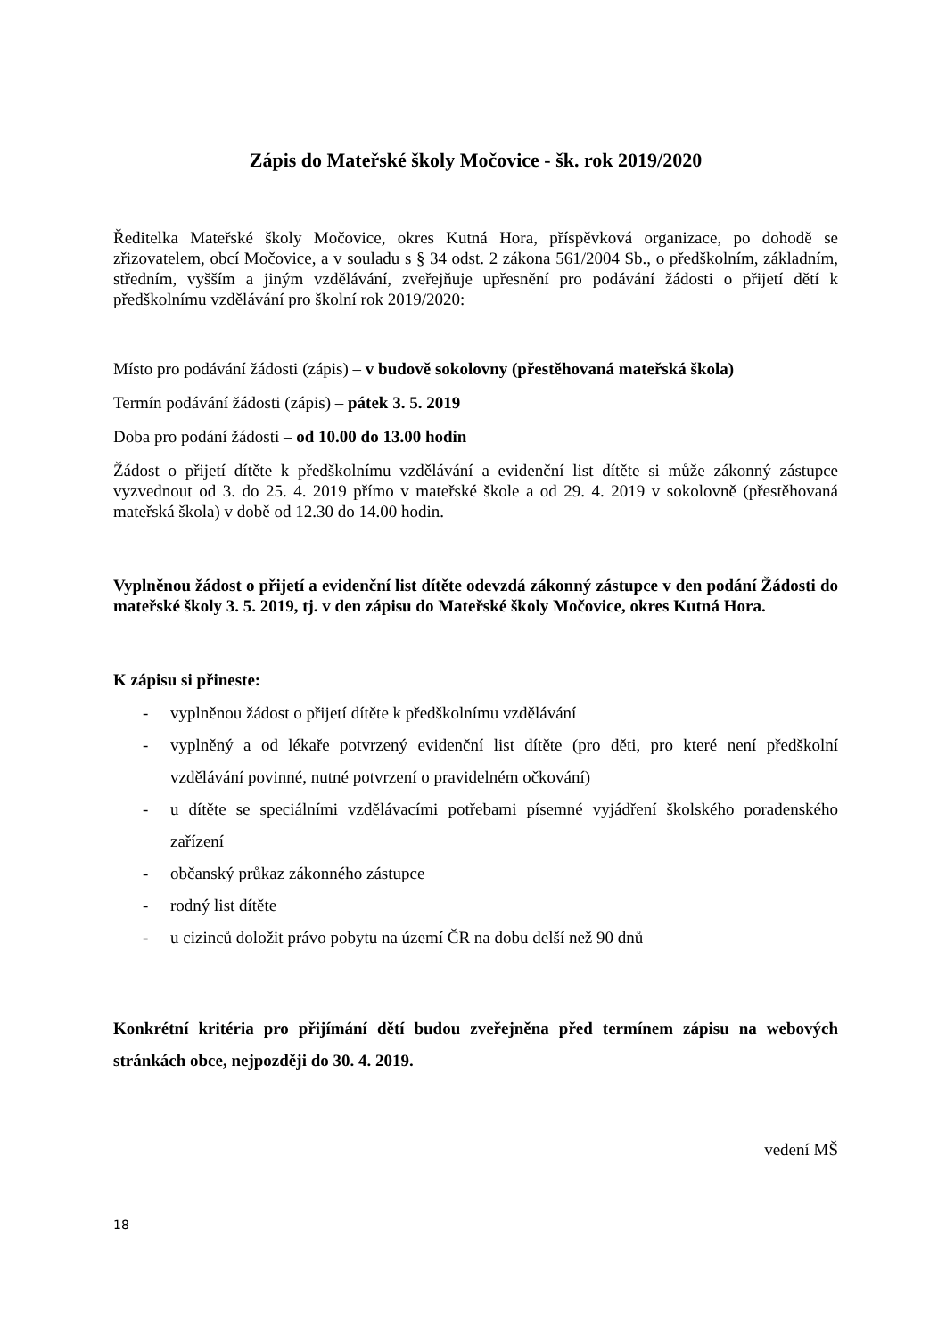Zápis do Mateřské školy Močovice - šk. rok 2019/2020
Ředitelka Mateřské školy Močovice, okres Kutná Hora, příspěvková organizace, po dohodě se zřizovatelem, obcí Močovice, a v souladu s § 34 odst. 2 zákona 561/2004 Sb., o předškolním, základním, středním, vyšším a jiným vzdělávání, zveřejňuje upřesnění pro podávání žádosti o přijetí dětí k předškolnímu vzdělávání pro školní rok 2019/2020:
Místo pro podávání žádosti (zápis) – v budově sokolovny (přestěhovaná mateřská škola)
Termín podávání žádosti (zápis) – pátek 3. 5. 2019
Doba pro podání žádosti – od 10.00 do 13.00 hodin
Žádost o přijetí dítěte k předškolnímu vzdělávání a evidenční list dítěte si může zákonný zástupce vyzvednout od 3. do 25. 4. 2019 přímo v mateřské škole a od 29. 4. 2019 v sokolovně (přestěhovaná mateřská škola) v době od 12.30 do 14.00 hodin.
Vyplněnou žádost o přijetí a evidenční list dítěte odevzdá zákonný zástupce v den podání Žádosti do mateřské školy 3. 5. 2019, tj. v den zápisu do Mateřské školy Močovice, okres Kutná Hora.
K zápisu si přineste:
- vyplněnou žádost o přijetí dítěte k předškolnímu vzdělávání
- vyplněný a od lékaře potvrzený evidenční list dítěte (pro děti, pro které není předškolní vzdělávání povinné, nutné potvrzení o pravidelném očkování)
- u dítěte se speciálními vzdělávacími potřebami písemné vyjádření školského poradenského zařízení
- občanský průkaz zákonného zástupce
- rodný list dítěte
- u cizinců doložit právo pobytu na území ČR na dobu delší než 90 dnů
Konkrétní kritéria pro přijímání dětí budou zveřejněna před termínem zápisu na webových stránkách obce, nejpozději do 30. 4. 2019.
vedení MŠ
18